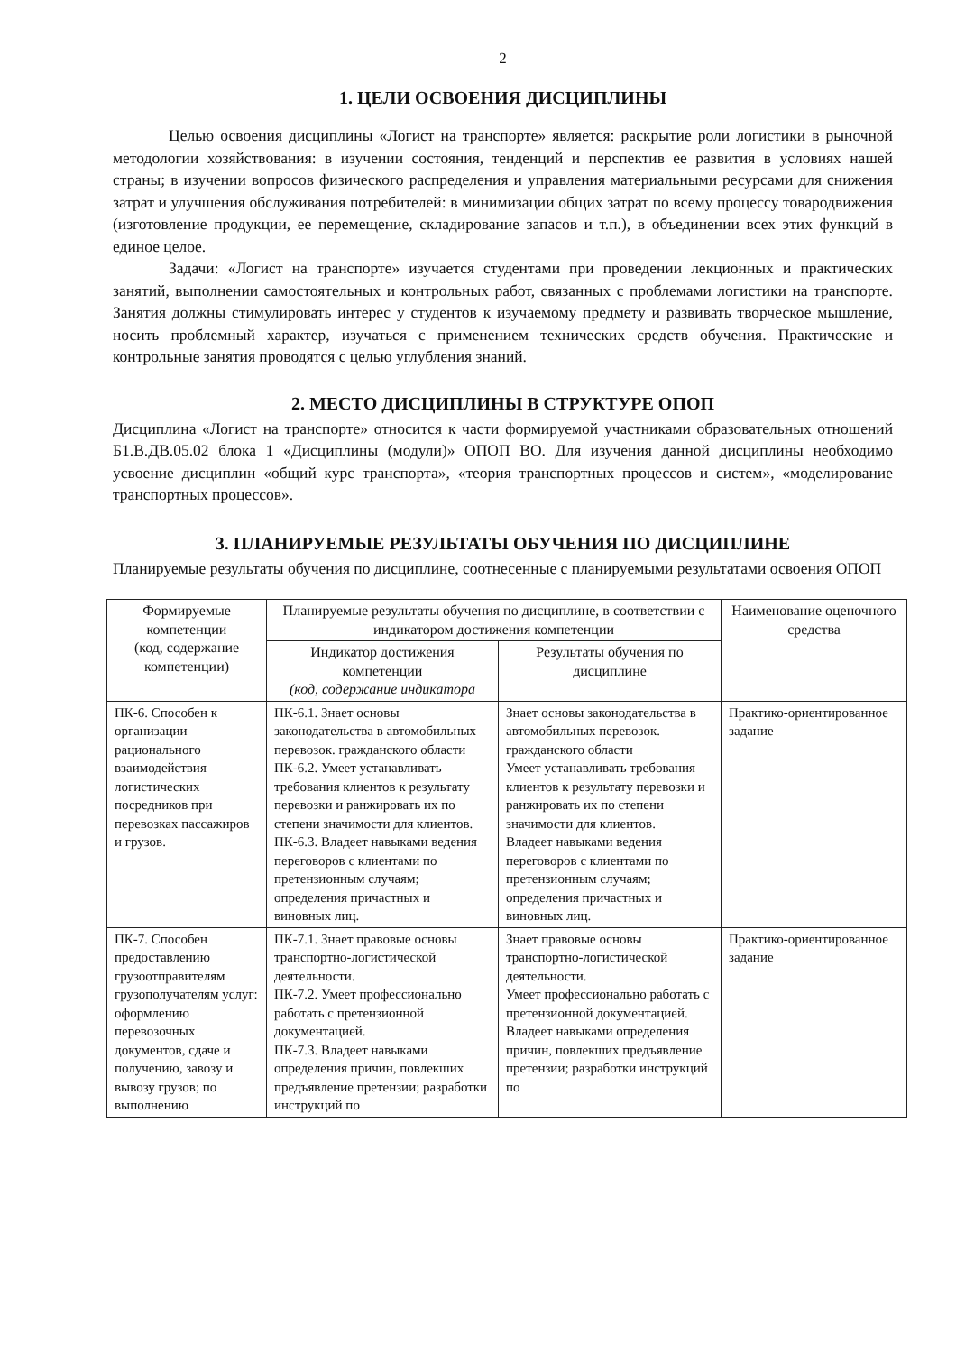2
1. ЦЕЛИ ОСВОЕНИЯ ДИСЦИПЛИНЫ
Целью освоения дисциплины «Логист на транспорте» является: раскрытие роли логистики в рыночной методологии хозяйствования: в изучении состояния, тенденций и перспектив ее развития в условиях нашей страны; в изучении вопросов физического распределения и управления материальными ресурсами для снижения затрат и улучшения обслуживания потребителей: в минимизации общих затрат по всему процессу товародвижения (изготовление продукции, ее перемещение, складирование запасов и т.п.), в объединении всех этих функций в единое целое.
Задачи: «Логист на транспорте» изучается студентами при проведении лекционных и практических занятий, выполнении самостоятельных и контрольных работ, связанных с проблемами логистики на транспорте. Занятия должны стимулировать интерес у студентов к изучаемому предмету и развивать творческое мышление, носить проблемный характер, изучаться с применением технических средств обучения. Практические и контрольные занятия проводятся с целью углубления знаний.
2. МЕСТО ДИСЦИПЛИНЫ В СТРУКТУРЕ ОПОП
Дисциплина «Логист на транспорте» относится к части формируемой участниками образовательных отношений Б1.В.ДВ.05.02 блока 1 «Дисциплины (модули)» ОПОП ВО. Для изучения данной дисциплины необходимо усвоение дисциплин «общий курс транспорта», «теория транспортных процессов и систем», «моделирование транспортных процессов».
3. ПЛАНИРУЕМЫЕ РЕЗУЛЬТАТЫ ОБУЧЕНИЯ ПО ДИСЦИПЛИНЕ
Планируемые результаты обучения по дисциплине, соотнесенные с планируемыми результатами освоения ОПОП
| Формируемые компетенции (код, содержание компетенции) | Планируемые результаты обучения по дисциплине, в соответствии с индикатором достижения компетенции | | Наименование оценочного средства |
| --- | --- | --- | --- |
| | Индикатор достижения компетенции (код, содержание индикатора | Результаты обучения по дисциплине | |
| ПК-6. Способен к организации рационального взаимодействия логистических посредников при перевозках пассажиров и грузов. | ПК-6.1. Знает основы законодательства в автомобильных перевозок. гражданского области ПК-6.2. Умеет устанавливать требования клиентов к результату перевозки и ранжировать их по степени значимости для клиентов. ПК-6.3. Владеет навыками ведения переговоров с клиентами по претензионным случаям; определения причастных и виновных лиц. | Знает основы законодательства в автомобильных перевозок. гражданского области Умеет устанавливать требования клиентов к результату перевозки и ранжировать их по степени значимости для клиентов. Владеет навыками ведения переговоров с клиентами по претензионным случаям; определения причастных и виновных лиц. | Практико-ориентированное задание |
| ПК-7. Способен предоставлению грузоотправителям грузополучателям услуг: оформлению перевозочных документов, сдаче и получению, завозу и вывозу грузов; по выполнению | ПК-7.1. Знает правовые основы транспортно-логистической деятельности. ПК-7.2. Умеет профессионально работать с претензионной документацией. ПК-7.3. Владеет навыками определения причин, повлекших предъявление претензии; разработки инструкций по | Знает правовые основы транспортно-логистической деятельности. Умеет профессионально работать с претензионной документацией. Владеет навыками определения причин, повлекших предъявление претензии; разработки инструкций по | Практико-ориентированное задание |